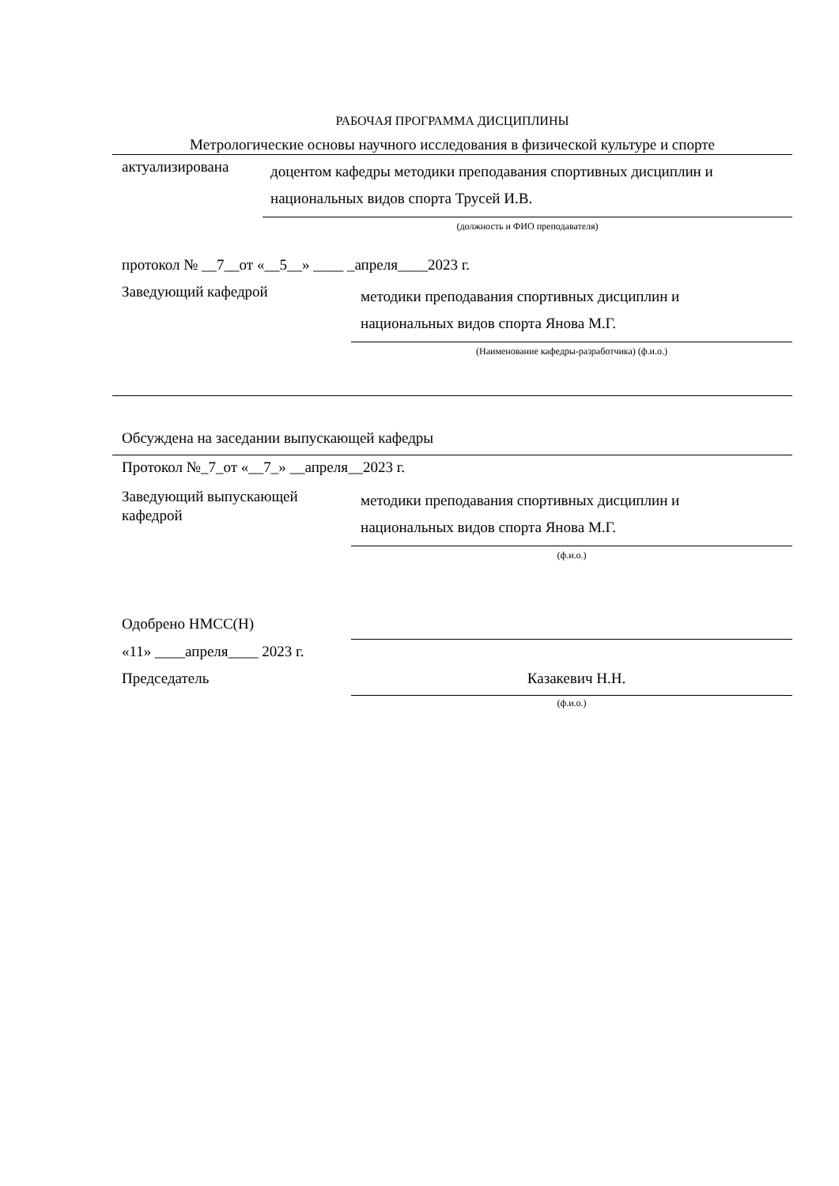РАБОЧАЯ ПРОГРАММА ДИСЦИПЛИНЫ
Метрологические основы научного исследования в физической культуре и спорте
актуализирована
доцентом кафедры методики преподавания спортивных дисциплин и
национальных видов спорта Трусей И.В.
(должность и ФИО преподавателя)
протокол № __7__от «__5__» ____ _апреля____2023 г.
Заведующий кафедрой
методики преподавания спортивных дисциплин и
национальных видов спорта Янова М.Г.
(Наименование кафедры-разработчика) (ф.и.о.)
Обсуждена на заседании выпускающей кафедры
Протокол №_7_от «__7_» __апреля__2023 г.
Заведующий выпускающей
кафедрой
методики преподавания спортивных дисциплин и
национальных видов спорта Янова М.Г.
(ф.и.о.)
Одобрено НМСС(Н)
«11» ____апреля____ 2023 г.
Председатель Казакевич Н.Н.
(ф.и.о.)